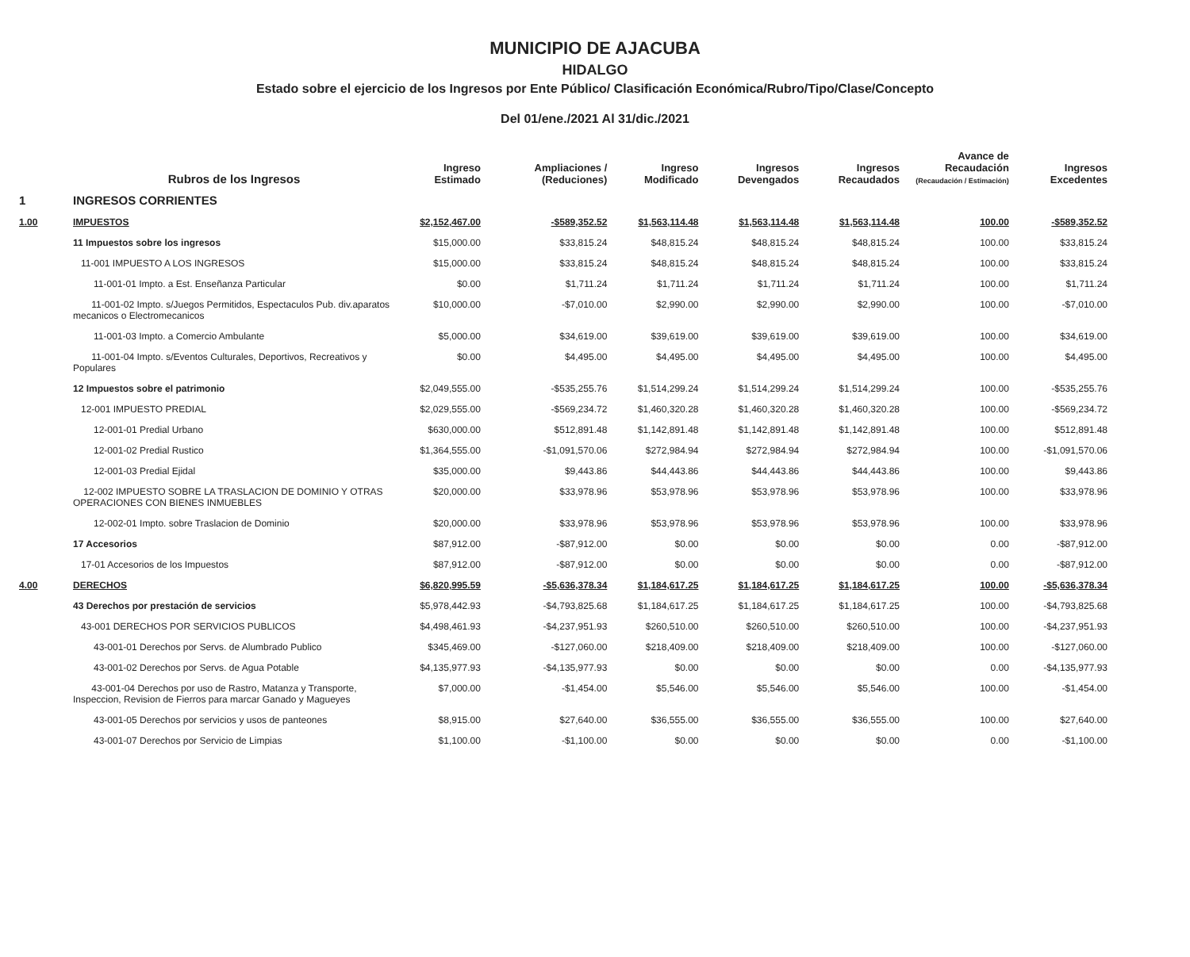MUNICIPIO DE AJACUBA
HIDALGO
Estado sobre el ejercicio de los Ingresos por Ente Público/ Clasificación Económica/Rubro/Tipo/Clase/Concepto
Del 01/ene./2021 Al 31/dic./2021
| | Rubros de los Ingresos | Ingreso Estimado | Ampliaciones / (Reduciones) | Ingreso Modificado | Ingresos Devengados | Ingresos Recaudados | Avance de Recaudación (Recaudación / Estimación) | Ingresos Excedentes |
| --- | --- | --- | --- | --- | --- | --- | --- | --- |
| 1 | INGRESOS CORRIENTES | | | | | | | |
| 1.00 | IMPUESTOS | $2,152,467.00 | -$589,352.52 | $1,563,114.48 | $1,563,114.48 | $1,563,114.48 | 100.00 | -$589,352.52 |
| | 11 Impuestos sobre los ingresos | $15,000.00 | $33,815.24 | $48,815.24 | $48,815.24 | $48,815.24 | 100.00 | $33,815.24 |
| | 11-001 IMPUESTO A LOS INGRESOS | $15,000.00 | $33,815.24 | $48,815.24 | $48,815.24 | $48,815.24 | 100.00 | $33,815.24 |
| | 11-001-01 Impto. a Est. Enseñanza Particular | $0.00 | $1,711.24 | $1,711.24 | $1,711.24 | $1,711.24 | 100.00 | $1,711.24 |
| | 11-001-02 Impto. s/Juegos Permitidos, Espectaculos Pub. div.aparatos mecanicos o Electromecanicos | $10,000.00 | -$7,010.00 | $2,990.00 | $2,990.00 | $2,990.00 | 100.00 | -$7,010.00 |
| | 11-001-03 Impto. a Comercio Ambulante | $5,000.00 | $34,619.00 | $39,619.00 | $39,619.00 | $39,619.00 | 100.00 | $34,619.00 |
| | 11-001-04 Impto. s/Eventos Culturales, Deportivos, Recreativos y Populares | $0.00 | $4,495.00 | $4,495.00 | $4,495.00 | $4,495.00 | 100.00 | $4,495.00 |
| | 12 Impuestos sobre el patrimonio | $2,049,555.00 | -$535,255.76 | $1,514,299.24 | $1,514,299.24 | $1,514,299.24 | 100.00 | -$535,255.76 |
| | 12-001 IMPUESTO PREDIAL | $2,029,555.00 | -$569,234.72 | $1,460,320.28 | $1,460,320.28 | $1,460,320.28 | 100.00 | -$569,234.72 |
| | 12-001-01 Predial Urbano | $630,000.00 | $512,891.48 | $1,142,891.48 | $1,142,891.48 | $1,142,891.48 | 100.00 | $512,891.48 |
| | 12-001-02 Predial Rustico | $1,364,555.00 | -$1,091,570.06 | $272,984.94 | $272,984.94 | $272,984.94 | 100.00 | -$1,091,570.06 |
| | 12-001-03 Predial Ejidal | $35,000.00 | $9,443.86 | $44,443.86 | $44,443.86 | $44,443.86 | 100.00 | $9,443.86 |
| | 12-002 IMPUESTO SOBRE LA TRASLACION DE DOMINIO Y OTRAS OPERACIONES CON BIENES INMUEBLES | $20,000.00 | $33,978.96 | $53,978.96 | $53,978.96 | $53,978.96 | 100.00 | $33,978.96 |
| | 12-002-01 Impto. sobre Traslacion de Dominio | $20,000.00 | $33,978.96 | $53,978.96 | $53,978.96 | $53,978.96 | 100.00 | $33,978.96 |
| | 17 Accesorios | $87,912.00 | -$87,912.00 | $0.00 | $0.00 | $0.00 | 0.00 | -$87,912.00 |
| | 17-01 Accesorios de los Impuestos | $87,912.00 | -$87,912.00 | $0.00 | $0.00 | $0.00 | 0.00 | -$87,912.00 |
| 4.00 | DERECHOS | $6,820,995.59 | -$5,636,378.34 | $1,184,617.25 | $1,184,617.25 | $1,184,617.25 | 100.00 | -$5,636,378.34 |
| | 43 Derechos por prestación de servicios | $5,978,442.93 | -$4,793,825.68 | $1,184,617.25 | $1,184,617.25 | $1,184,617.25 | 100.00 | -$4,793,825.68 |
| | 43-001 DERECHOS POR SERVICIOS PUBLICOS | $4,498,461.93 | -$4,237,951.93 | $260,510.00 | $260,510.00 | $260,510.00 | 100.00 | -$4,237,951.93 |
| | 43-001-01 Derechos por Servs. de Alumbrado Publico | $345,469.00 | -$127,060.00 | $218,409.00 | $218,409.00 | $218,409.00 | 100.00 | -$127,060.00 |
| | 43-001-02 Derechos por Servs. de Agua Potable | $4,135,977.93 | -$4,135,977.93 | $0.00 | $0.00 | $0.00 | 0.00 | -$4,135,977.93 |
| | 43-001-04 Derechos por uso de Rastro, Matanza y Transporte, Inspeccion, Revision de Fierros para marcar Ganado y Magueyes | $7,000.00 | -$1,454.00 | $5,546.00 | $5,546.00 | $5,546.00 | 100.00 | -$1,454.00 |
| | 43-001-05 Derechos por servicios y usos de panteones | $8,915.00 | $27,640.00 | $36,555.00 | $36,555.00 | $36,555.00 | 100.00 | $27,640.00 |
| | 43-001-07 Derechos por Servicio de Limpias | $1,100.00 | -$1,100.00 | $0.00 | $0.00 | $0.00 | 0.00 | -$1,100.00 |